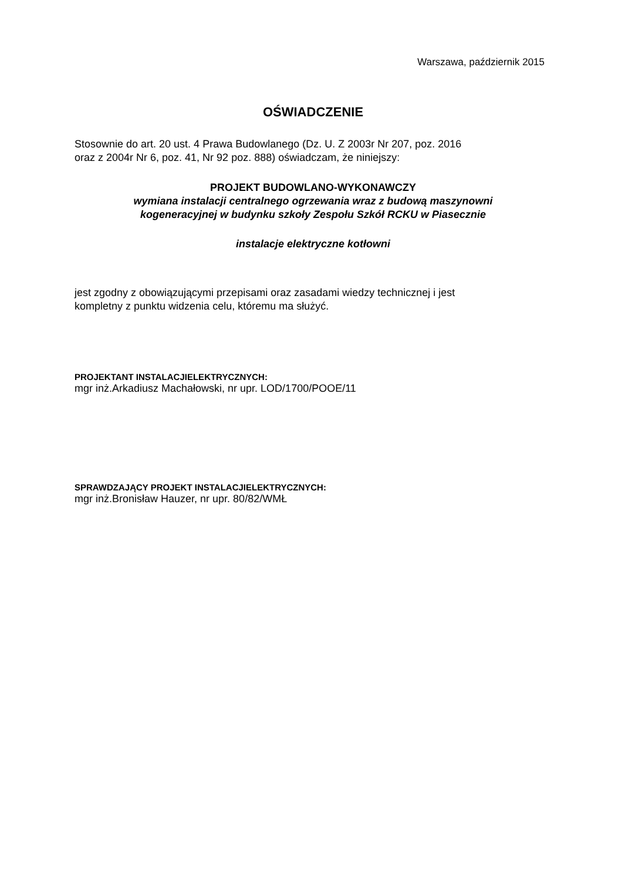Warszawa, październik 2015
OŚWIADCZENIE
Stosownie do art. 20 ust. 4 Prawa Budowlanego (Dz. U. Z 2003r Nr 207, poz. 2016
oraz z 2004r Nr 6, poz. 41, Nr 92 poz. 888) oświadczam, że niniejszy:
PROJEKT BUDOWLANO-WYKONAWCZY
wymiana instalacji centralnego ogrzewania wraz z budową maszynowni
kogeneracyjnej w budynku szkoły Zespołu Szkół RCKU w Piasecznie
instalacje elektryczne kotłowni
jest zgodny z obowiązującymi przepisami oraz zasadami wiedzy technicznej i jest
kompletny z punktu widzenia celu, któremu ma służyć.
PROJEKTANT INSTALACJIELEKTRYCZNYCH:
mgr inż.Arkadiusz Machałowski, nr upr. LOD/1700/POOE/11
SPRAWDZAJĄCY PROJEKT INSTALACJIELEKTRYCZNYCH:
mgr inż.Bronisław Hauzer, nr upr. 80/82/WMŁ